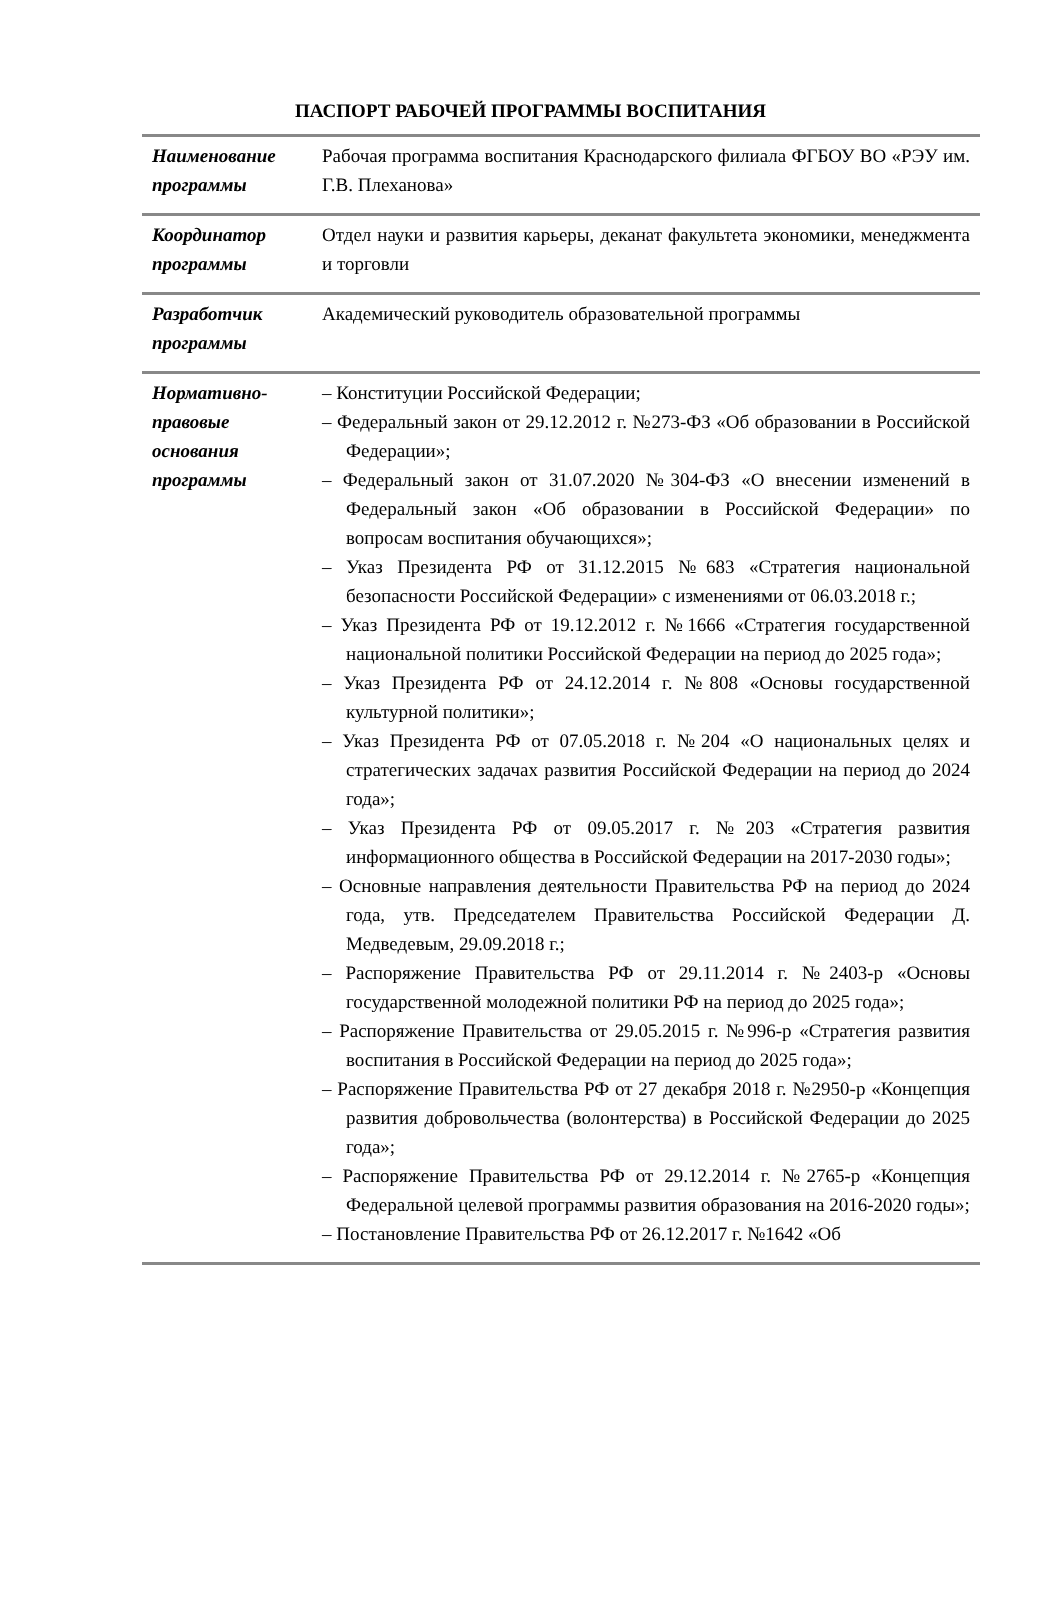ПАСПОРТ РАБОЧЕЙ ПРОГРАММЫ ВОСПИТАНИЯ
| Наименование программы | Рабочая программа воспитания Краснодарского филиала ФГБОУ ВО «РЭУ им. Г.В. Плеханова» |
| Координатор программы | Отдел науки и развития карьеры, деканат факультета экономики, менеджмента и торговли |
| Разработчик программы | Академический руководитель образовательной программы |
| Нормативно-правовые основания программы | – Конституции Российской Федерации; – Федеральный закон от 29.12.2012 г. №273-ФЗ «Об образовании в Российской Федерации»; – Федеральный закон от 31.07.2020 №304-ФЗ «О внесении изменений в Федеральный закон «Об образовании в Российской Федерации» по вопросам воспитания обучающихся»; – Указ Президента РФ от 31.12.2015 №683 «Стратегия национальной безопасности Российской Федерации» с изменениями от 06.03.2018 г.; – Указ Президента РФ от 19.12.2012 г. №1666 «Стратегия государственной национальной политики Российской Федерации на период до 2025 года»; – Указ Президента РФ от 24.12.2014 г. №808 «Основы государственной культурной политики»; – Указ Президента РФ от 07.05.2018 г. №204 «О национальных целях и стратегических задачах развития Российской Федерации на период до 2024 года»; – Указ Президента РФ от 09.05.2017 г. №203 «Стратегия развития информационного общества в Российской Федерации на 2017-2030 годы»; – Основные направления деятельности Правительства РФ на период до 2024 года, утв. Председателем Правительства Российской Федерации Д. Медведевым, 29.09.2018 г.; – Распоряжение Правительства РФ от 29.11.2014 г. №2403-р «Основы государственной молодежной политики РФ на период до 2025 года»; – Распоряжение Правительства от 29.05.2015 г. №996-р «Стратегия развития воспитания в Российской Федерации на период до 2025 года»; – Распоряжение Правительства РФ от 27 декабря 2018 г. №2950-р «Концепция развития добровольчества (волонтерства) в Российской Федерации до 2025 года»; – Распоряжение Правительства РФ от 29.12.2014 г. №2765-р «Концепция Федеральной целевой программы развития образования на 2016-2020 годы»; – Постановление Правительства РФ от 26.12.2017 г. №1642 «Об |